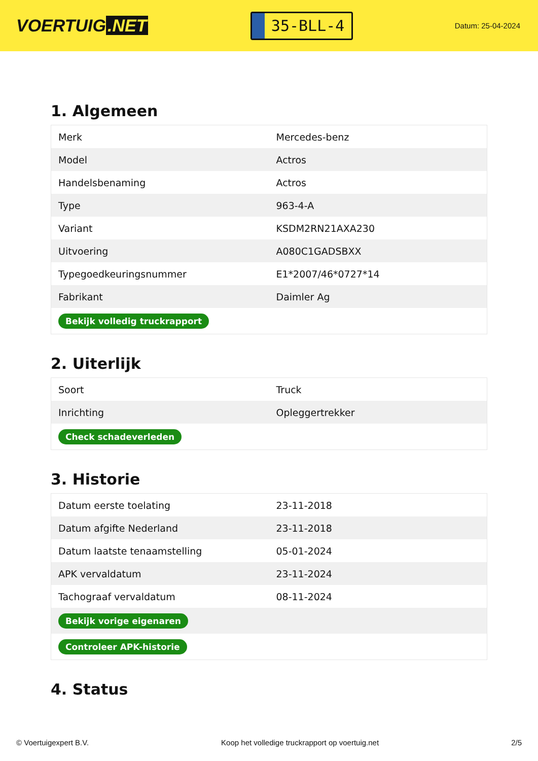VOERTUIG.NET
35-BLL-4
Datum: 25-04-2024
1. Algemeen
| Merk | Mercedes-benz |
| Model | Actros |
| Handelsbenaming | Actros |
| Type | 963-4-A |
| Variant | KSDM2RN21AXA230 |
| Uitvoering | A080C1GADSBXX |
| Typegoedkeuringsnummer | E1*2007/46*0727*14 |
| Fabrikant | Daimler Ag |
| Bekijk volledig truckrapport | |
2. Uiterlijk
| Soort | Truck |
| Inrichting | Opleggertrekker |
| Check schadeverleden | |
3. Historie
| Datum eerste toelating | 23-11-2018 |
| Datum afgifte Nederland | 23-11-2018 |
| Datum laatste tenaamstelling | 05-01-2024 |
| APK vervaldatum | 23-11-2024 |
| Tachograaf vervaldatum | 08-11-2024 |
| Bekijk vorige eigenaren | |
| Controleer APK-historie | |
4. Status
© Voertuigexpert B.V. Koop het volledige truckrapport op voertuig.net 2/5